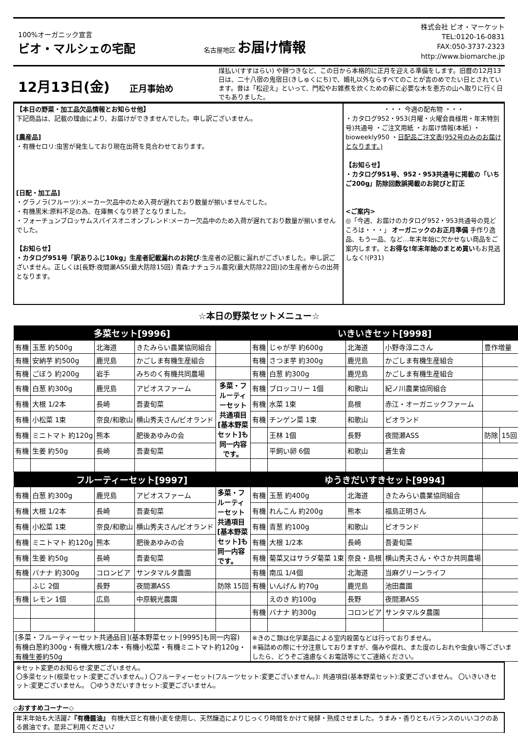100%オーガニック宣言
ビオ・マルシェの宅配
名古屋地区 お届け情報
株式会社 ビオ・マーケット
TEL:0120-16-0831
FAX:050-3737-2323
http://www.biomarche.jp
12月13日(金) 正月事始め
煤払い(すすはらい) や餅つきなど、この日から本格的に正月を迎える準備をします。旧暦の12月13日は、二十八宿の鬼宿日(きしゅくにち)で、婚礼以外ならすべてのことが吉のめでたい日とされています。昔は「松迎え」といって、門松やお雑煮を炊くための薪に必要な木を恵方の山へ取りに行く日でもありました。
【本日の野菜・加工品欠品情報とお知らせ他】
下記商品は、記載の理由により、お届けができませんでした。申し訳ございません。
[農産品]
・有機セロリ:虫害が発生しており現在出荷を見合わせております。
[日配・加工品]
・グラノラ(フルーツ):メーカー欠品中のため入荷が遅れており数量が揃いませんでした。
・有機黒米:原料不足の為、在庫無くなり終了となりました。
・フォーチュンブロッサムスパイスオニオンブレンド:メーカー欠品中のため入荷が遅れており数量が揃いませんでした。
【お知らせ】
・カタログ951号「訳ありふじ10kg」生産者記載漏れのお詫び:生産者の記載に漏れがございました。申し訳ございません。正しくは[長野:夜間瀬ASS(最大防除15回) 青森:ナチュラル農究(最大防除22回)]の生産者からの出荷となります。
・・・ 今週の配布物 ・・・
・カタログ952・953(月曜・火曜会員様用・年末特別号)共通号 ・ご注文用紙 ・お届け情報(本紙) ・bioweekly950 ・日配品ご注文表(952号のみのお届けとなります。)
【お知らせ】
・カタログ951号、952・953共通号に掲載の「いちご200g」防除回数誤掲載のお詫びと訂正
<ご案内>
◎「今週、お届けのカタログ952・953共通号の見どころは・・・」 オーガニックのお正月準備 手作り逸品、もう一品、など…年末年始に欠かせない商品をご案内します。とお得な!年末年始のまとめ買いもお見逃しなく!(P31)
☆本日の野菜セットメニュー☆
| 多菜セット[9996] | | | | | いきいきセット[9998] | | | | | |
| --- | --- | --- | --- | --- | --- | --- | --- | --- | --- | --- |
| 有機 | 玉葱 約500g | 北海道 | きたみらい農業協同組合 | | 有機 | じゃが芋 約600g | 北海道 | 小野寺淳二さん | 豊作増量 | |
| 有機 | 安納芋 約500g | 鹿児島 | かごしま有機生産組合 | | 有機 | さつま芋 約300g | 鹿児島 | かごしま有機生産組合 | | |
| 有機 | ごぼう 約200g | 岩手 | みちのく有機共同農場 | | 有機 | 白葱 約300g | 鹿児島 | かごしま有機生産組合 | | |
| 有機 | 白葱 約300g | 鹿児島 | アビオスファーム | 多菜・フルーティーセット共通項目 [基本野菜セット]も同一内容です。 | 有機 | ブロッコリー 1個 | 和歌山 | 紀ノ川農業協同組合 | | |
| 有機 | 大根 1/2本 | 長崎 | 吾妻旬菜 | | 有機 | 水菜 1束 | 島根 | 赤江・オーガニックファーム | | |
| 有機 | 小松菜 1束 | 奈良/和歌山 | 横山秀夫さん/ビオランド | | 有機 | チンゲン菜 1束 | 和歌山 | ビオランド | | |
| 有機 | ミニトマト 約120g | 熊本 | 肥後あゆみの会 | | | 王林 1個 | 長野 | 夜間瀬ASS | 防除 | 15回 |
| 有機 | 生姜 約50g | 長崎 | 吾妻旬菜 | | | 平飼い卵 6個 | 和歌山 | 蒼生舎 | | |
| フルーティーセット[9997] | | | | | ゆうきだいすきセット[9994] | | | | | |
| 有機 | 白葱 約300g | 鹿児島 | アビオスファーム | 多菜・フルーティーセット共通項目 [基本野菜セット]も同一内容です。 | 有機 | 玉葱 約400g | 北海道 | きたみらい農業協同組合 | | |
| 有機 | 大根 1/2本 | 長崎 | 吾妻旬菜 | | 有機 | れんこん 約200g | 熊本 | 福島正明さん | | |
| 有機 | 小松菜 1束 | 奈良/和歌山 | 横山秀夫さん/ビオランド | | 有機 | 青葱 約100g | 和歌山 | ビオランド | | |
| 有機 | ミニトマト 約120g | 熊本 | 肥後あゆみの会 | | 有機 | 大根 1/2本 | 長崎 | 吾妻旬菜 | | |
| 有機 | 生姜 約50g | 長崎 | 吾妻旬菜 | | 有機 | 菊菜又はサラダ菊菜 1束 | 奈良・島根 | 横山秀夫さん・やさか共同農場 | | |
| 有機 | バナナ 約300g | コロンビア | サンタマルタ農園 | | 有機 | 南瓜 1/4個 | 北海道 | 当麻グリーンライフ | | |
| | ふじ 2個 | 長野 | 夜間瀬ASS | 防除 15回 | 有機 | いんげん 約70g | 鹿児島 | 池田農園 | | |
| 有機 | レモン 1個 | 広島 | 中原観光農園 | | | えのき 約100g | 長野 | 夜間瀬ASS | | |
| | | | | | 有機 | バナナ 約300g | コロンビア | サンタマルタ農園 | | |
| [多菜・フルーティーセット共通品目](基本野菜セット[9995]も同一内容) 有機白葱約300g・有機大根1/2本・有機小松菜・有機ミニトマト約120g・有機生姜約50g | | | | | ※きのこ類は化学薬品による室内殺菌などは行っておりません。 ※箱詰めの際に十分注意しておりますが、傷みや腐れ、また度のしおれや虫食い等ございましたら、どうぞご遠慮なくお電話等にてご連絡ください。 | | | | | |
※セット変更のお知らせ:変更ございません。
〇多菜セット(根菜セット:変更ございません。) 〇フルーティーセット(フルーツセット:変更ございません。): 共通項目(基本野菜セット):変更ございません。 〇いきいきセット:変更ございません。 〇ゆうきだいすきセット:変更ございません。
◇おすすめコーナー◇
年末年始も大活躍♪『有機醤油』 有機大豆と有機小麦を使用し、天然醸造によりじっくり時間をかけて発酵・熟成させました。うまみ・香りともバランスのいいコクのある醤油です。是非ご利用ください♪